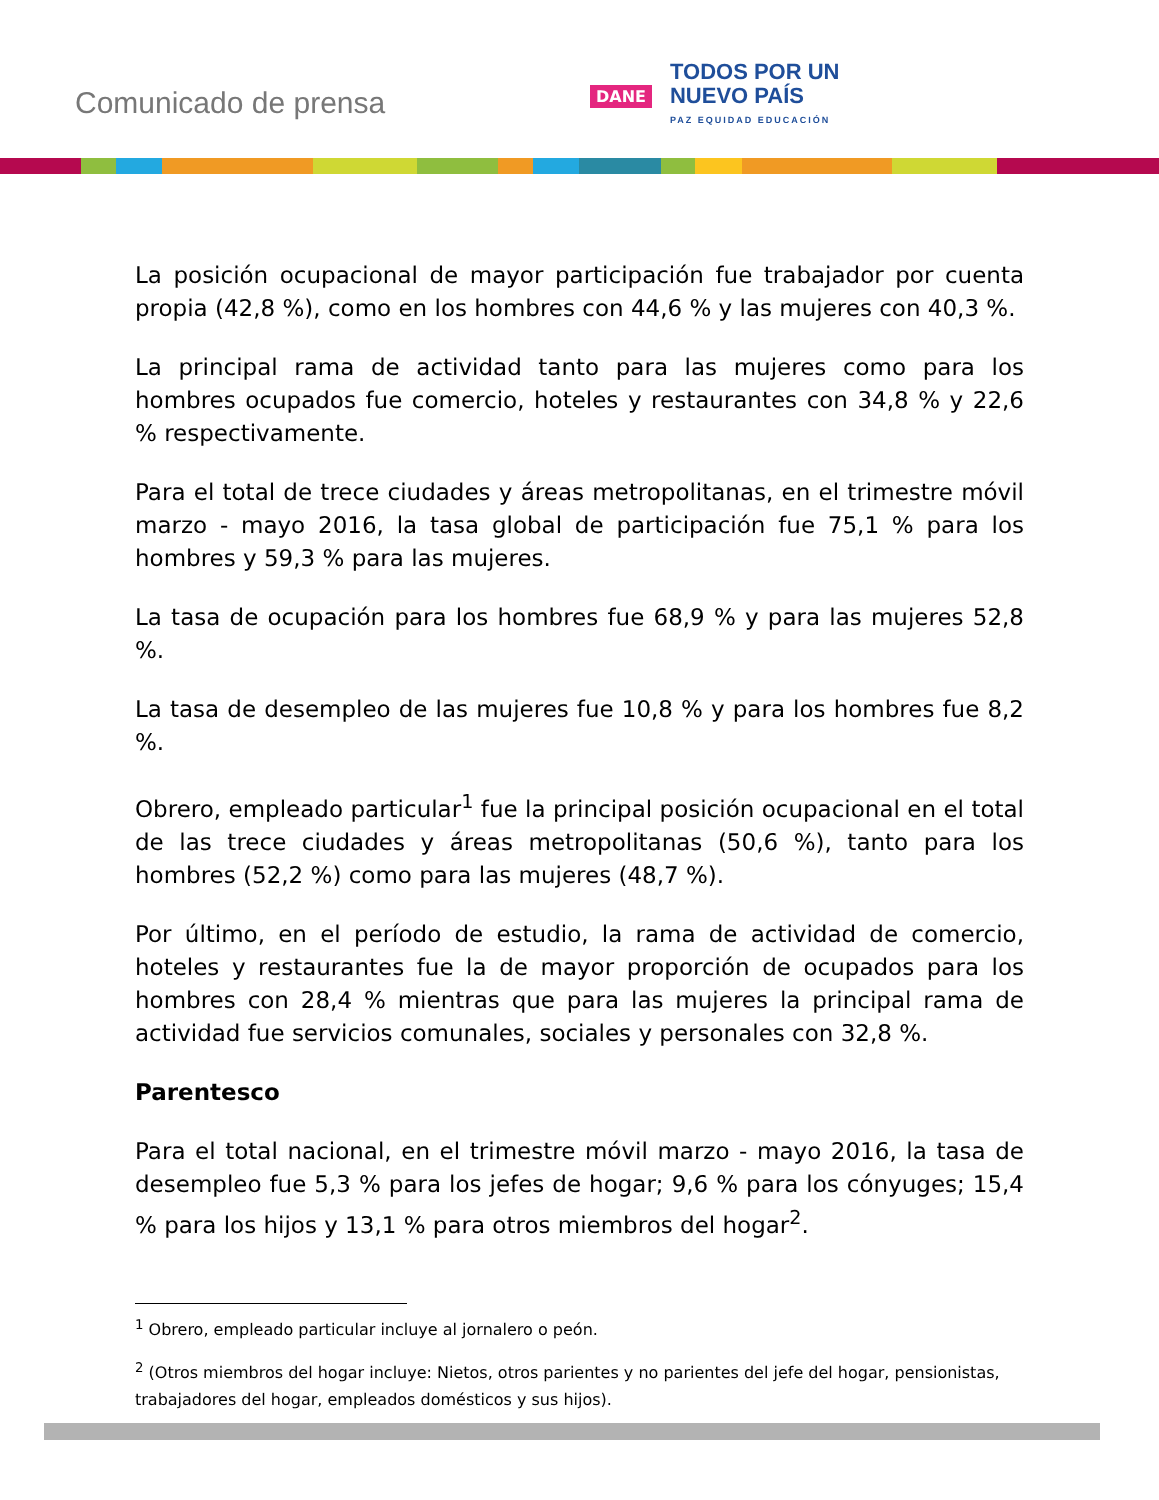Comunicado de prensa
DANE
TODOS POR UN
NUEVO PAÍS
PAZ EQUIDAD EDUCACIÓN
La posición ocupacional de mayor participación fue trabajador por cuenta propia (42,8 %), como en los hombres con 44,6 % y las mujeres con 40,3 %.
La principal rama de actividad tanto para las mujeres como para los hombres ocupados fue comercio, hoteles y restaurantes con 34,8 % y 22,6 % respectivamente.
Para el total de trece ciudades y áreas metropolitanas, en el trimestre móvil marzo - mayo 2016, la tasa global de participación fue 75,1 % para los hombres y 59,3 % para las mujeres.
La tasa de ocupación para los hombres fue 68,9 % y para las mujeres 52,8 %.
La tasa de desempleo de las mujeres fue 10,8 % y para los hombres fue 8,2 %.
Obrero, empleado particular<sup>1</sup> fue la principal posición ocupacional en el total de las trece ciudades y áreas metropolitanas (50,6 %), tanto para los hombres (52,2 %) como para las mujeres (48,7 %).
Por último, en el período de estudio, la rama de actividad de comercio, hoteles y restaurantes fue la de mayor proporción de ocupados para los hombres con 28,4 % mientras que para las mujeres la principal rama de actividad fue servicios comunales, sociales y personales con 32,8 %.
Parentesco
Para el total nacional, en el trimestre móvil marzo - mayo 2016, la tasa de desempleo fue 5,3 % para los jefes de hogar; 9,6 % para los cónyuges; 15,4 % para los hijos y 13,1 % para otros miembros del hogar<sup>2</sup>.
<sup>1</sup> Obrero, empleado particular incluye al jornalero o peón.
<sup>2</sup> (Otros miembros del hogar incluye: Nietos, otros parientes y no parientes del jefe del hogar, pensionistas, trabajadores del hogar, empleados domésticos y sus hijos).